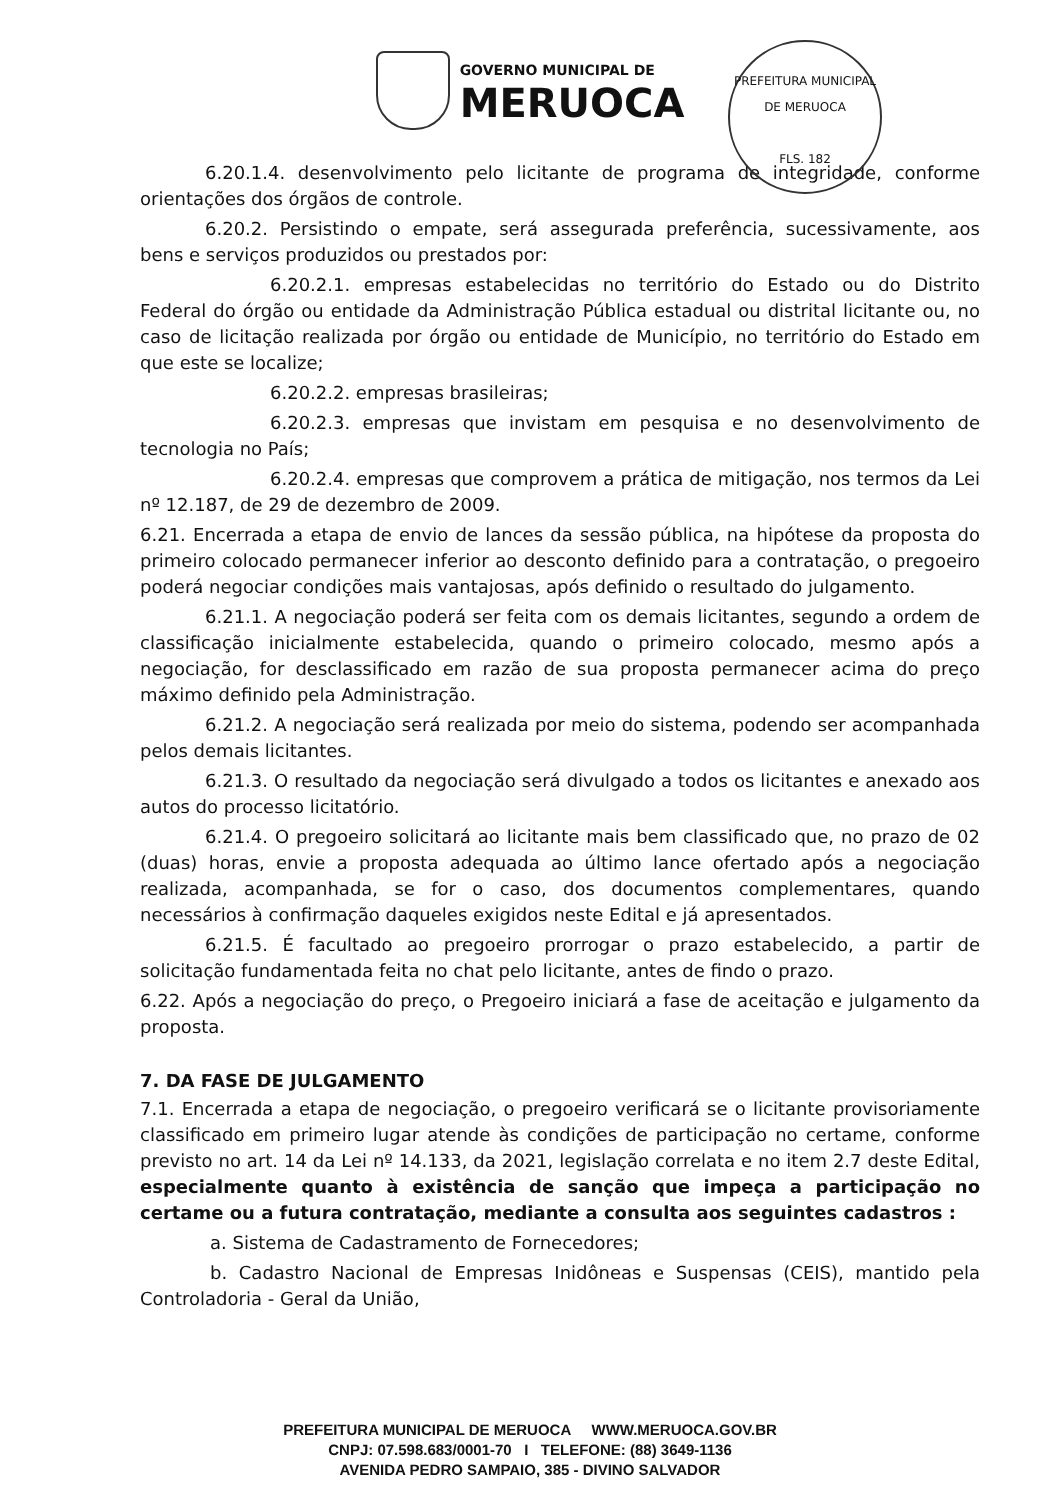GOVERNO MUNICIPAL DE
MERUOCA
PREFEITURA MUNICIPAL DE MERUOCA
FLS. 182
6.20.1.4. desenvolvimento pelo licitante de programa de integridade, conforme orientações dos órgãos de controle.
6.20.2. Persistindo o empate, será assegurada preferência, sucessivamente, aos bens e serviços produzidos ou prestados por:
6.20.2.1. empresas estabelecidas no território do Estado ou do Distrito Federal do órgão ou entidade da Administração Pública estadual ou distrital licitante ou, no caso de licitação realizada por órgão ou entidade de Município, no território do Estado em que este se localize;
6.20.2.2. empresas brasileiras;
6.20.2.3. empresas que invistam em pesquisa e no desenvolvimento de tecnologia no País;
6.20.2.4. empresas que comprovem a prática de mitigação, nos termos da Lei nº 12.187, de 29 de dezembro de 2009.
6.21. Encerrada a etapa de envio de lances da sessão pública, na hipótese da proposta do primeiro colocado permanecer inferior ao desconto definido para a contratação, o pregoeiro poderá negociar condições mais vantajosas, após definido o resultado do julgamento.
6.21.1. A negociação poderá ser feita com os demais licitantes, segundo a ordem de classificação inicialmente estabelecida, quando o primeiro colocado, mesmo após a negociação, for desclassificado em razão de sua proposta permanecer acima do preço máximo definido pela Administração.
6.21.2. A negociação será realizada por meio do sistema, podendo ser acompanhada pelos demais licitantes.
6.21.3. O resultado da negociação será divulgado a todos os licitantes e anexado aos autos do processo licitatório.
6.21.4. O pregoeiro solicitará ao licitante mais bem classificado que, no prazo de 02 (duas) horas, envie a proposta adequada ao último lance ofertado após a negociação realizada, acompanhada, se for o caso, dos documentos complementares, quando necessários à confirmação daqueles exigidos neste Edital e já apresentados.
6.21.5. É facultado ao pregoeiro prorrogar o prazo estabelecido, a partir de solicitação fundamentada feita no chat pelo licitante, antes de findo o prazo.
6.22. Após a negociação do preço, o Pregoeiro iniciará a fase de aceitação e julgamento da proposta.
7. DA FASE DE JULGAMENTO
7.1. Encerrada a etapa de negociação, o pregoeiro verificará se o licitante provisoriamente classificado em primeiro lugar atende às condições de participação no certame, conforme previsto no art. 14 da Lei nº 14.133, da 2021, legislação correlata e no item 2.7 deste Edital, especialmente quanto à existência de sanção que impeça a participação no certame ou a futura contratação, mediante a consulta aos seguintes cadastros :
a. Sistema de Cadastramento de Fornecedores;
b. Cadastro Nacional de Empresas Inidôneas e Suspensas (CEIS), mantido pela Controladoria - Geral da União,
PREFEITURA MUNICIPAL DE MERUOCA WWW.MERUOCA.GOV.BR
CNPJ: 07.598.683/0001-70 I TELEFONE: (88) 3649-1136
AVENIDA PEDRO SAMPAIO, 385 - DIVINO SALVADOR